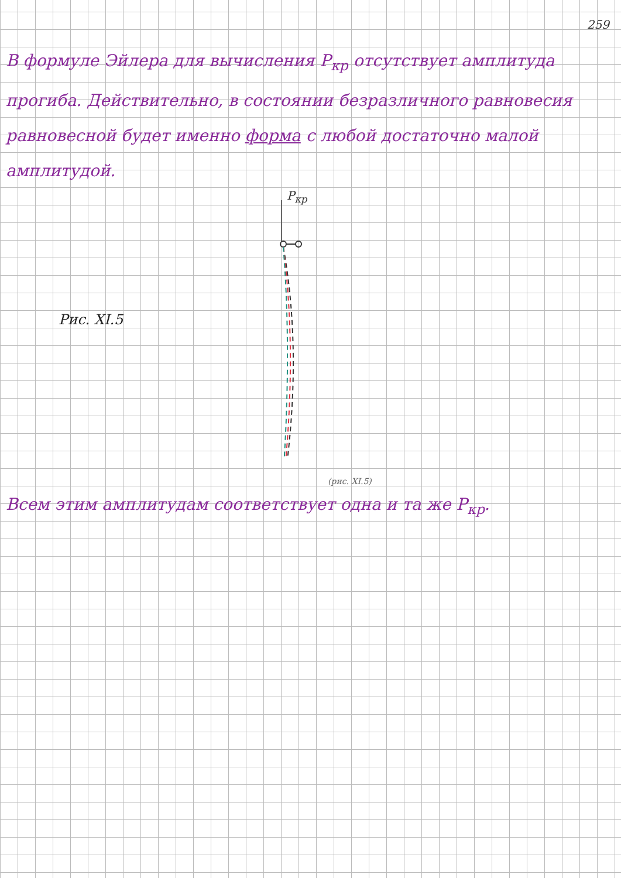259
В формуле Эйлера для вычисления P<sub>кр</sub> отсутствует амплитуда прогиба. Действительно, в состоянии безразличного равновесия равновесной будет именно форма с любой достаточно малой амплитудой.
P<sub>кр</sub>
Рис. XI.5
(рис. XI.5)
Всем этим амплитудам соответствует одна и та же P<sub>кр</sub>.